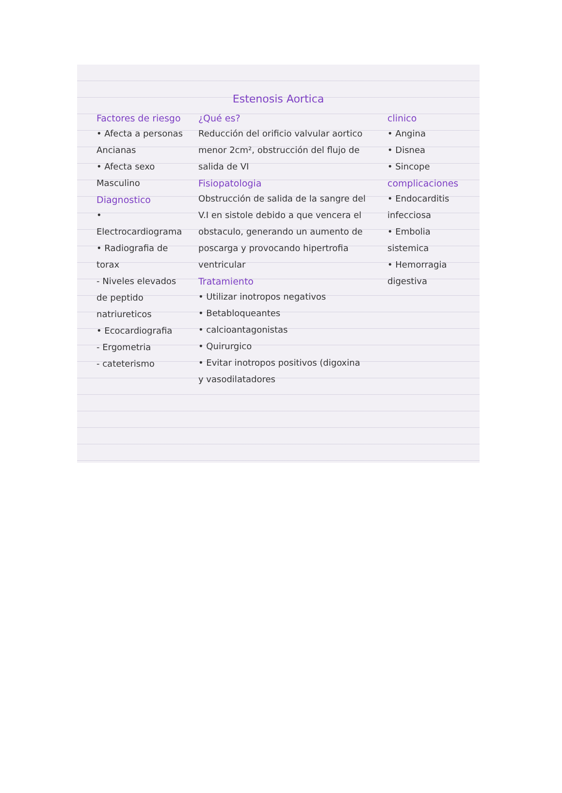Estenosis Aortica
Factores de riesgo
• Afecta a personas Ancianas
• Afecta sexo Masculino
Diagnostico
• Electrocardiograma
• Radiografia de torax
- Niveles elevados de peptido natriureticos
• Ecocardiografia
- Ergometria
- cateterismo
¿Qué es?
Reducción del orificio valvular aortico menor 2cm², obstrucción del flujo de salida de VI
Fisiopatologia
Obstrucción de salida de la sangre del V.I en sistole debido a que vencera el obstaculo, generando un aumento de poscarga y provocando hipertrofia ventricular
Tratamiento
• Utilizar inotropos negativos
• Betabloqueantes
• calcioantagonistas
• Quirurgico
• Evitar inotropos positivos (digoxina y vasodilatadores
clinico
• Angina
• Disnea
• Sincope
complicaciones
• Endocarditis infecciosa
• Embolia sistemica
• Hemorragia digestiva